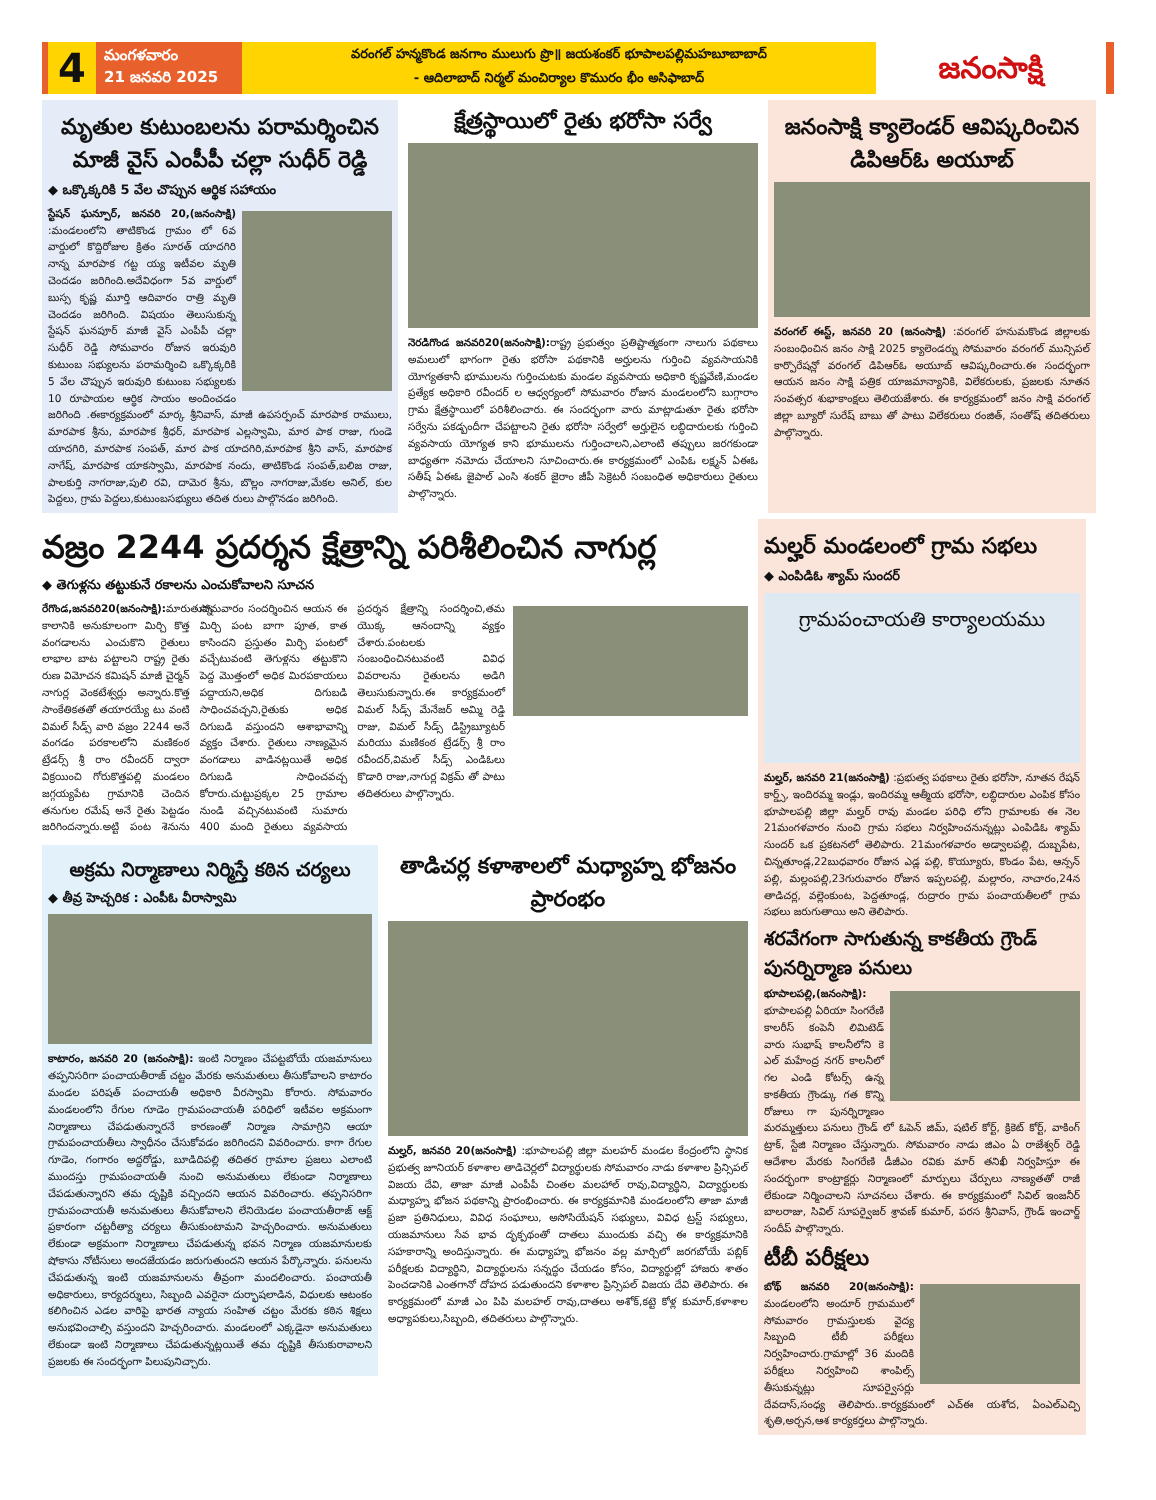4
మంగళవారం
21 జనవరి 2025
వరంగల్ హన్మకొండ జనగాం ములుగు ప్రొ॥ జయశంకర్ భూపాలపల్లిమహబూబాబాద్
- ఆదిలాబాద్ నిర్మల్ మంచిర్యాల కొమురం భీం అసిఫాబాద్
జనంసాక్షి
మృతుల కుటుంబలను పరామర్శించిన మాజీ వైస్ ఎంపీపీ చల్లా సుధీర్ రెడ్డి
◆ ఒక్కొక్కరికి 5 వేల చొప్పున ఆర్థిక సహాయం
స్టేషన్ ఘన్పూర్, జనవరి 20,(జనంసాక్షి) :మండలంలోని తాటికొండ గ్రామం లో 6వ వార్డులో కొద్దిరోజుల క్రితం సూరత్ యాదగిరి నాన్న మారపాక గట్ట య్య ఇటీవల మృతి చెందడం జరిగింది.అదేవిధంగా 5వ వార్డులో బుస్స కృష్ణ మూర్తి ఆదివారం రాత్రి మృతి చెందడం జరిగింది. విషయం తెలుసుకున్న స్టేషన్ ఘనపూర్ మాజీ వైస్ ఎంపీపీ చల్లా సుధీర్ రెడ్డి సోమవారం రోజున ఇరువురి కుటుంబ సభ్యులను పరామర్శించి ఒక్కొక్కరికి 5 వేల చొప్పున ఇరువురి కుటుంబ సభ్యులకు 10 రూపాయల ఆర్థిక సాయం అందించడం జరిగింది .ఈకార్యక్రమంలో మార్క శ్రీనివాస్, మాజీ ఉపసర్పంచ్ మారపాక రాములు, మారపాక శ్రీను, మారపాక శ్రీధర్, మారపాక ఎల్లస్వామి, మార పాక రాజు, గుండె యాదగిరి, మారపాక సంపత్, మార పాక యాదగిరి,మారపాక శ్రీని వాస్, మారపాక నాగేష్, మారపాక యాకస్వామి, మారపాక నందు, తాటికొండ సంపత్,బలిజ రాజు, పాలకుర్తి నాగరాజు,పులి రవి, దామెర శ్రీను, బొల్లం నాగరాజు,మేకల అనిల్, కుల పెద్దలు, గ్రామ పెద్దలు,కుటుంబసభ్యులు తదిత రులు పాల్గొనడం జరిగింది.
క్షేత్రస్థాయిలో రైతు భరోసా సర్వే
నెరడిగొండ జనవరి20(జనంసాక్షి): రాష్ట్ర ప్రభుత్వం ప్రతిష్టాత్మకంగా నాలుగు పథకాలు అమలులో భాగంగా రైతు భరోసా పథకానికి అర్హులను గుర్తించి వ్యవసాయనికి యోగ్యతకానీ భూములను గుర్తించుటకు మండల వ్యవసాయ అధికారి కృష్ణవేణి,మండల ప్రత్యేక అధికారి రవీందర్ ల ఆధ్వర్యంలో సోమవారం రోజున మండలంలోని బుగ్గారాం గ్రామ క్షేత్రస్థాయిలో పరిశీలించారు. ఈ సందర్భంగా వారు మాట్లాడుతూ రైతు భరోసా సర్వేను పకడ్బందీగా చేపట్టాలని రైతు భరోసా సర్వేలో అర్హులైన లబ్ధిదారులకు గుర్తించి వ్యవసాయ యోగ్యత కాని భూములను గుర్తించాలని,ఎలాంటి తప్పులు జరగకుండా బాధ్యతగా నమోదు చేయాలని సూచించారు.ఈ కార్యక్రమంలో ఎంపిఓ లక్ష్మన్ ఏఈఓ సతీష్ ఏఈఓ జైపాల్ ఎంసి శంకర్ జైరాం జీపీ సెక్రెటరీ సంబంధిత అధికారులు రైతులు పాల్గొన్నారు.
జనంసాక్షి క్యాలెండర్ ఆవిష్కరించిన డిపిఆర్ఓ అయూబ్
వరంగల్ ఈస్ట్, జనవరి 20 (జనంసాక్షి) :వరంగల్ హనుమకొండ జిల్లాలకు సంబంధించిన జనం సాక్షి 2025 క్యాలెండర్ను సోమవారం వరంగల్ మున్సిపల్ కార్పొరేషన్లో వరంగల్ డిపిఆర్ఓ అయూబ్ ఆవిష్కరించారు.ఈ సందర్భంగా ఆయన జనం సాక్షి పత్రిక యాజమాన్యానికి, విలేకరులకు, ప్రజలకు నూతన సంవత్సర శుభాకాంక్షలు తెలియజేశారు. ఈ కార్యక్రమంలో జనం సాక్షి వరంగల్ జిల్లా బ్యూరో సురేష్ బాబు తో పాటు విలేకరులు రంజిత్, సంతోష్ తదితరులు పాల్గొన్నారు.
వజ్రం 2244 ప్రదర్శన క్షేత్రాన్ని పరిశీలించిన నాగుర్ల
◆ తెగుళ్లను తట్టుకునే రకాలను ఎంచుకోవాలని సూచన
రేగొండ,జనవరి20(జనంసాక్షి): మారుతున్న కాలానికి అనుకూలంగా మిర్చి కొత్త వంగడాలను ఎంచుకొని రైతులు లాభాల బాట పట్టాలని రాష్ట్ర రైతు రుణ విమోచన కమిషన్ మాజీ చైర్మన్ నాగుర్ల వెంకటేశ్వర్లు అన్నారు.కొత్త సాంకేతికతతో తయారయ్యే టు వంటి విమల్ సీడ్స్ వారి వజ్రం 2244 అనే వంగడం పరకాలలోని మణికంఠ ట్రేడర్స్ శ్రీ రాం రవీందర్ ద్వారా విక్రయించి గోరుకొత్తపల్లి మండలం జగ్గయ్యపేట గ్రామానికి చెందిన తనుగుల రమేష్ అనే రైతు పెట్టడం జరిగిందన్నారు.అట్టి పంట శెనును సోమవారం సందర్శించిన ఆయన ఈ మిర్చి పంట బాగా పూత, కాత కాసిందని ప్రస్తుతం మిర్చి పంటలో వచ్చేటువంటి తెగుళ్లను తట్టుకొని పెద్ద మొత్తంలో అధిక మిరపకాయలు పద్దాయని,అధిక దిగుబడి సాధించవచ్చని,రైతుకు అధిక దిగుబడి వస్తుందని ఆశాభావాన్ని వ్యక్తం చేశారు. రైతులు నాణ్యమైన వంగడాలు వాడినట్లయితే అధిక దిగుబడి సాధించవచ్చ కోరారు.చుట్టుప్రక్కల 25 గ్రామాల నుండి వచ్చినటువంటి సుమారు 400 మంది రైతులు వ్యవసాయ ప్రదర్శన క్షేత్రాన్ని సందర్శించి,తమ యొక్క ఆనందాన్ని వ్యక్తం చేశారు.పంటలకు సంబంధించినటువంటి వివిధ వివరాలను రైతులను అడిగి తెలుసుకున్నారు.ఈ కార్యక్రమంలో విమల్ సీడ్స్ మేనేజర్ అమ్మి రెడ్డి రాజు, విమల్ సీడ్స్ డిస్ట్రిబ్యూటర్ మరియు మణికంఠ ట్రేడర్స్ శ్రీ రాం రవీందర్,విమల్ సీడ్స్ ఎండిఓలు కొడారి రాజు,నాగుర్ల విక్రమ్ తో పాటు తదితరులు పాల్గొన్నారు.
అక్రమ నిర్మాణాలు నిర్మిస్తే కఠిన చర్యలు
◆ తీవ్ర హెచ్చరిక : ఎంపీఓ వీరాస్వామి
కాటారం, జనవరి 20 (జనంసాక్షి): ఇంటి నిర్మాణం చేపట్టబోయే యజమానులు తప్పనిసరిగా పంచాయతీరాజ్ చట్టం మేరకు అనుమతులు తీసుకోవాలని కాటారం మండల పరిషత్ పంచాయతీ అధికారి వీరస్వామి కోరారు. సోమవారం మండలంలోని రేగుల గూడెం గ్రామపంచాయతీ పరిధిలో ఇటీవల అక్రమంగా నిర్మాణాలు చేపడుతున్నారనే కారణంతో నిర్మాణ సామాగ్రిని ఆయా గ్రామపంచాయతీలు స్వాధీనం చేసుకోవడం జరిగిందని వివరించారు. కాగా రేగుల గూడెం, గంగారం అద్దరోడ్డు, బూడిదిపల్లి తదితర గ్రామాల ప్రజలు ఎలాంటి ముందస్తు గ్రామపంచాయతీ నుంచి అనుమతులు లేకుండా నిర్మాణాలు చేపడుతున్నారని తమ దృష్టికి వచ్చిందని ఆయన వివరించారు. తప్పనిసరిగా గ్రామపంచాయతీ అనుమతులు తీసుకోవాలని లేనియెడల పంచాయతీరాజ్ ఆక్ట్ ప్రకారంగా చట్టరీత్యా చర్యలు తీసుకుంటామని హెచ్చరించారు. అనుమతులు లేకుండా అక్రమంగా నిర్మాణాలు చేపడుతున్న భవన నిర్మాణ యజమానులకు షోకాసు నోటీసులు అందజేయడం జరుగుతుందని ఆయన పేర్కొన్నారు. పనులను చేపడుతున్న ఇంటి యజమానులను తీవ్రంగా మందలించారు. పంచాయతీ అధికారులు, కార్యదర్శులు, సిబ్బంది ఎవరైనా దుర్భాషలాడిన, విధులకు ఆటంకం కలిగించిన ఎడల వారిపై భారత న్యాయ సంహిత చట్టం మేరకు కఠిన శిక్షలు అనుభవించాల్సి వస్తుందని హెచ్చరించారు. మండలంలో ఎక్కడైనా అనుమతులు లేకుండా ఇంటి నిర్మాణాలు చేపడుతున్నట్లయితే తమ దృష్టికి తీసుకురావాలని ప్రజలకు ఈ సందర్భంగా పిలుపునిచ్చారు.
తాడిచర్ల కళాశాలలో మధ్యాహ్న భోజనం ప్రారంభం
మల్హర్, జనవరి 20(జనంసాక్షి) :భూపాలపల్లి జిల్లా మలహర్ మండల కేంద్రంలోని స్థానిక ప్రభుత్వ జూనియర్ కళాశాల తాడిచెర్లలో విద్యార్థులకు సోమవారం నాడు కళాశాల ప్రిన్సిపల్ విజయ దేవి, తాజా మాజీ ఎంపీపీ చింతల మలహాల్ రావు,విద్యార్థిని, విద్యార్థులకు మధ్యాహ్న భోజన పథకాన్ని ప్రారంభించారు. ఈ కార్యక్రమానికి మండలంలోని తాజా మాజీ ప్రజా ప్రతినిధులు, వివిధ సంఘాలు, అసోసియేషన్ సభ్యులు, వివిధ ట్రస్ట్ సభ్యులు, యజమానులు సేవ భావ దృక్పథంతో దాతలు ముందుకు వచ్చి ఈ కార్యక్రమానికి సహకారాన్ని అందిస్తున్నారు. ఈ మధ్యాహ్న భోజనం వల్ల మార్చిలో జరగబోయే పబ్లిక్ పరీక్షలకు విద్యార్థిని, విద్యార్థులను సన్నద్ధం చేయడం కోసం, విద్యార్థుల్లో హాజరు శాతం పెంచడానికి ఎంతగానో దోహద పడుతుందని కళాశాల ప్రిన్సిపల్ విజయ దేవి తెలిపారు. ఈ కార్యక్రమంలో మాజీ ఎం పిపి మలహల్ రావు,దాతలు అశోక్,కట్టె కోళ్ల కుమార్,కళాశాల అధ్యాపకులు,సిబ్బంది, తదితరులు పాల్గొన్నారు.
మల్హర్ మండలంలో గ్రామ సభలు
◆ ఎంపిడిఓ శ్యామ్ సుందర్
గ్రామపంచాయతి కార్యాలయము
మల్హర్, జనవరి 21(జనంసాక్షి) :ప్రభుత్వ పథకాలు రైతు భరోసా, నూతన రేషన్ కార్డ్స్, ఇందిరమ్మ ఇండ్లు, ఇందిరమ్మ ఆత్మీయ భరోసా, లబ్ధిదారుల ఎంపిక కోసం భూపాలపల్లి జిల్లా మల్హర్ రావు మండల పరిధి లోని గ్రామాలకు ఈ నెల 21మంగళవారం నుంచి గ్రామ సభలు నిర్వహించనున్నట్లు ఎంపిడిఓ శ్యామ్ సుందర్ ఒక ప్రకటనలో తెలిపారు. 21మంగళవారం అడ్వాలపల్లి, దుబ్బపేట, చిన్నతూండ్ల,22బుధవారం రోజున ఎడ్ల పల్లి, కొయ్యూరు, కొండం పేట, ఆన్సన్ పల్లి, మల్లంపల్లి,23గురువారం రోజున ఇప్పలపల్లి, మల్లారం, నాచారం,24న తాడిచర్ల, వల్లెంకుంట, పెద్దతూండ్ల, రుద్రారం గ్రామ పంచాయతీలలో గ్రామ సభలు జరుగుతాయి అని తెలిపారు.
శరవేగంగా సాగుతున్న కాకతీయ గ్రౌండ్ పునర్నిర్మాణ పనులు
భూపాలపల్లి,(జనంసాక్షి): భూపాలపల్లి ఏరియా సింగరేణి కాలరీస్ కంపెనీ లిమిటెడ్ వారు సుభాష్ కాలనీలోని కె ఎల్ మహేంద్ర నగర్ కాలనీలో గల ఎండి కోటర్స్ ఉన్న కాకతీయ గ్రౌండ్కు గత కొన్ని రోజులు గా పునర్నిర్మాణం మరమ్మత్తులు పనులు గ్రౌండ్ లో ఓపెన్ జిమ్, షటిల్ కోర్ట్, క్రికెట్ కోర్ట్, వాకింగ్ ట్రాక్, స్టేజి నిర్మాణం చేస్తున్నారు. సోమవారం నాడు జిఎం ఏ రాజేశ్వర్ రెడ్డి ఆదేశాల మేరకు సింగరేణి డీజీఎం రవికు మార్ తనిఖీ నిర్వహిస్తూ ఈ సందర్భంగా కాంట్రాక్టర్లు నిర్మాణంలో మార్పులు చేర్పులు నాణ్యతతో రాజీ లేకుండా నిర్మించాలని సూచనలు చేశారు. ఈ కార్యక్రమంలో సివిల్ ఇంజనీర్ బాలరాజు, సివిల్ సూపర్వైజర్ శ్రావణ్ కుమార్, పరస శ్రీనివాస్, గ్రౌండ్ ఇంచార్జ్ సందీప్ పాల్గొన్నారు.
టీబీ పరీక్షలు
బోథ్ జనవరి 20(జనంసాక్షి): మండలంలోని అందూర్ గ్రామములో సోమవారం గ్రామస్తులకు వైద్య సిబ్బంది టీబీ పరీక్షలు నిర్వహించారు.గ్రామాల్లో 36 మందికి పరీక్షలు నిర్వహించి శాంపిల్స్ తీసుకున్నట్లు సూపర్వైసర్లు దేవదాస్,సంధ్య తెలిపారు..కార్యక్రమంలో ఎచ్ఈ యశోద, ఏంఎల్ఎచ్పి శృతి,అర్చన,ఆశ కార్యకర్తలు పాల్గొన్నారు.